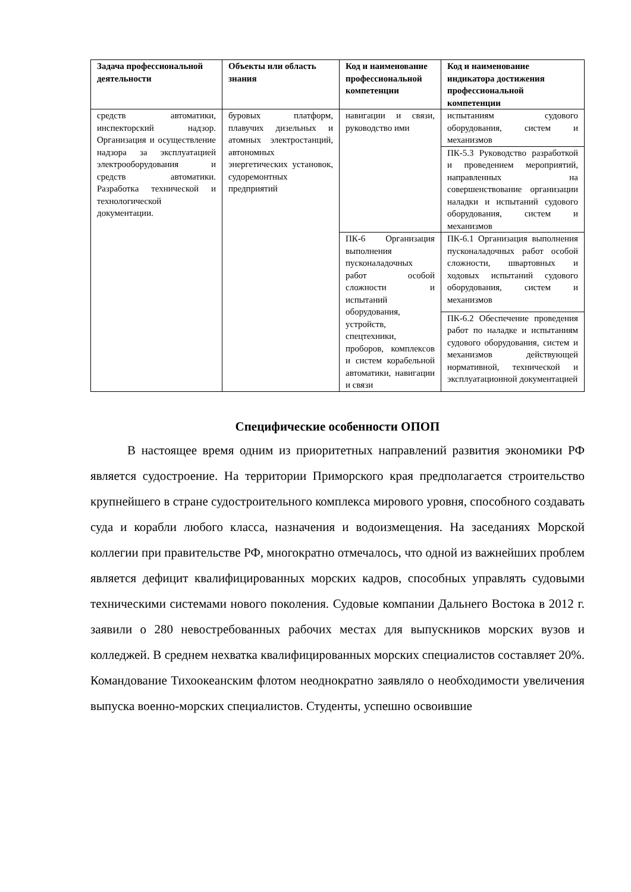| Задача профессиональной деятельности | Объекты или область знания | Код и наименование профессиональной компетенции | Код и наименование индикатора достижения профессиональной компетенции |
| --- | --- | --- | --- |
| средств автоматики, инспекторский надзор. Организация и осуществление надзора за эксплуатацией электрооборудования и средств автоматики. Разработка технической и технологической документации. | буровых платформ, плавучих дизельных и атомных электростанций, автономных энергетических установок, судоремонтных предприятий | навигации и связи, руководство ими | испытаниям судового оборудования, систем и механизмов |
| | | | ПК-5.3 Руководство разработкой и проведением мероприятий, направленных на совершенствование организации наладки и испытаний судового оборудования, систем и механизмов |
| | | ПК-6 Организация выполнения пусконаладочных работ особой сложности и испытаний оборудования, устройств, спецтехники, проборов, комплексов и систем корабельной автоматики, навигации и связи | ПК-6.1 Организация выполнения пусконаладочных работ особой сложности, швартовных и ходовых испытаний судового оборудования, систем и механизмов |
| | | | ПК-6.2 Обеспечение проведения работ по наладке и испытаниям судового оборудования, систем и механизмов действующей нормативной, технической и эксплуатационной документацией |
Специфические особенности ОПОП
В настоящее время одним из приоритетных направлений развития экономики РФ является судостроение. На территории Приморского края предполагается строительство крупнейшего в стране судостроительного комплекса мирового уровня, способного создавать суда и корабли любого класса, назначения и водоизмещения. На заседаниях Морской коллегии при правительстве РФ, многократно отмечалось, что одной из важнейших проблем является дефицит квалифицированных морских кадров, способных управлять судовыми техническими системами нового поколения. Судовые компании Дальнего Востока в 2012 г. заявили о 280 невостребованных рабочих местах для выпускников морских вузов и колледжей. В среднем нехватка квалифицированных морских специалистов составляет 20%. Командование Тихоокеанским флотом неоднократно заявляло о необходимости увеличения выпуска военно-морских специалистов. Студенты, успешно освоившие